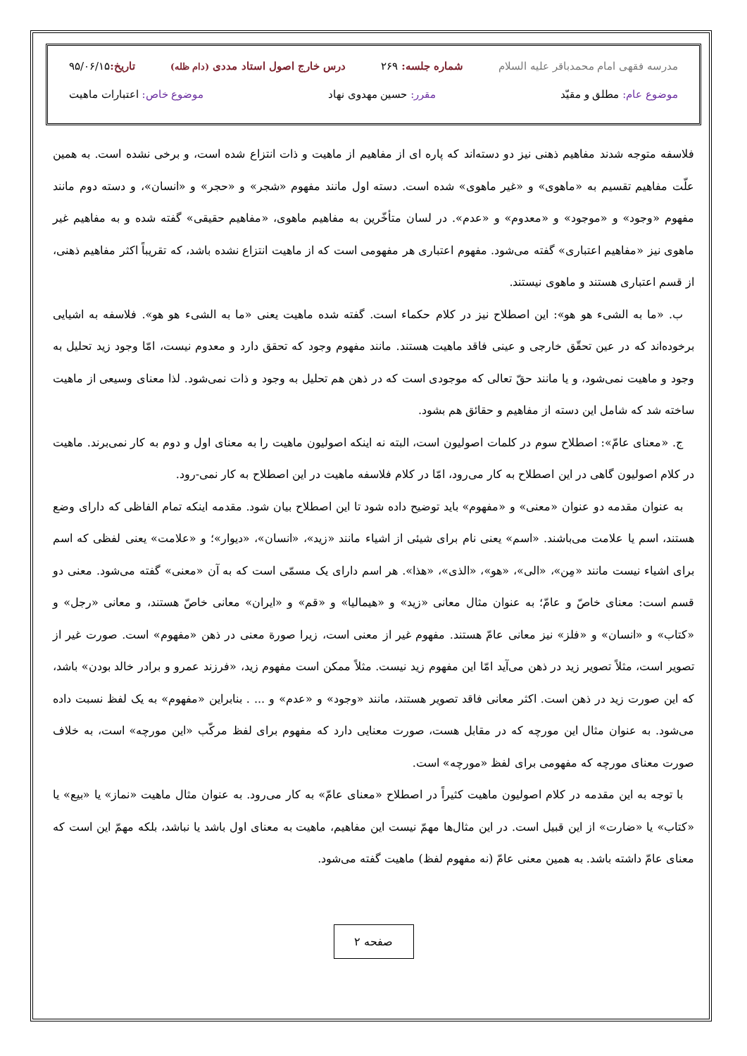مدرسه فقهی امام محمدباقر علیه السلام شماره جلسه: ۲۶۹ درس خارج اصول استاد مددی (دام ظله) تاریخ: ۹۵/۰۶/۱۵
موضوع عام: مطلق و مقیّد مقرر: حسین مهدوی نهاد موضوع خاص: اعتبارات ماهیت
فلاسفه متوجه شدند مفاهیم ذهنی نیز دو دسته‌اند که پاره ای از مفاهیم از ماهیت و ذات انتزاع شده است، و برخی نشده است. به همین علّت مفاهیم تقسیم به «ماهوی» و «غیر ماهوی» شده است. دسته اول مانند مفهوم «شجر» و «حجر» و «انسان»، و دسته دوم مانند مفهوم «وجود» و «موجود» و «معدوم» و «عدم». در لسان متأخّرین به مفاهیم ماهوی، «مفاهیم حقیقی» گفته شده و به مفاهیم غیر ماهوی نیز «مفاهیم اعتباری» گفته می‌شود. مفهوم اعتباری هر مفهومی است که از ماهیت انتزاع نشده باشد، که تقریباً اکثر مفاهیم ذهنی، از قسم اعتباری هستند و ماهوی نیستند.
 ب. «ما به الشیء هو هو»: این اصطلاح نیز در کلام حکماء است. گفته شده ماهیت یعنی «ما به الشیء هو هو». فلاسفه به اشیایی برخوده‌اند که در عین تحقّق خارجی و عینی فاقد ماهیت هستند. مانند مفهوم وجود که تحقق دارد و معدوم نیست، امّا وجود زید تحلیل به وجود و ماهیت نمی‌شود، و یا مانند حقّ تعالی که موجودی است که در ذهن هم تحلیل به وجود و ذات نمی‌شود. لذا معنای وسیعی از ماهیت ساخته شد که شامل این دسته از مفاهیم و حقائق هم بشود.
 ج. «معنای عامّ»: اصطلاح سوم در کلمات اصولیون است، البته نه اینکه اصولیون ماهیت را به معنای اول و دوم به کار نمی‌برند. ماهیت در کلام اصولیون گاهی در این اصطلاح به کار می‌رود، امّا در کلام فلاسفه ماهیت در این اصطلاح به کار نمی-رود.
 به عنوان مقدمه دو عنوان «معنی» و «مفهوم» باید توضیح داده شود تا این اصطلاح بیان شود. مقدمه اینکه تمام الفاظی که دارای وضع هستند، اسم یا علامت می‌باشند. «اسم» یعنی نام برای شیئی از اشیاء مانند «زید»، «انسان»، «دیوار»؛ و «علامت» یعنی لفظی که اسم برای اشیاء نیست مانند «مِن»، «الی»، «هو»، «الذی»، «هذا». هر اسم دارای یک مسمّی است که به آن «معنی» گفته می‌شود. معنی دو قسم است: معنای خاصّ و عامّ؛ به عنوان مثال معانی «زید» و «هیمالیا» و «قم» و «ایران» معانی خاصّ هستند، و معانی «رجل» و «کتاب» و «انسان» و «فلز» نیز معانی عامّ هستند. مفهوم غیر از معنی است، زیرا صورة معنی در ذهن «مفهوم» است. صورت غیر از تصویر است، مثلاً تصویر زید در ذهن می‌آید امّا این مفهوم زید نیست. مثلاً ممکن است مفهوم زید، «فرزند عمرو و برادر خالد بودن» باشد، که این صورت زید در ذهن است. اکثر معانی فاقد تصویر هستند، مانند «وجود» و «عدم» و ... . بنابراین «مفهوم» به یک لفظ نسبت داده می‌شود. به عنوان مثال این مورچه که در مقابل هست، صورت معنایی دارد که مفهوم برای لفظ مرکّب «این مورچه» است، به خلاف صورت معنای مورچه که مفهومی برای لفظ «مورچه» است.
 با توجه به این مقدمه در کلام اصولیون ماهیت کثیراً در اصطلاح «معنای عامّ» به کار می‌رود. به عنوان مثال ماهیت «نماز» یا «بیع» یا «کتاب» یا «ضارت» از این قبیل است. در این مثال‌ها مهمّ نیست این مفاهیم، ماهیت به معنای اول باشد یا نباشد، بلکه مهمّ این است که معنای عامّ داشته باشد. به همین معنی عامّ (نه مفهوم لفظ) ماهیت گفته می‌شود.
صفحه ۲